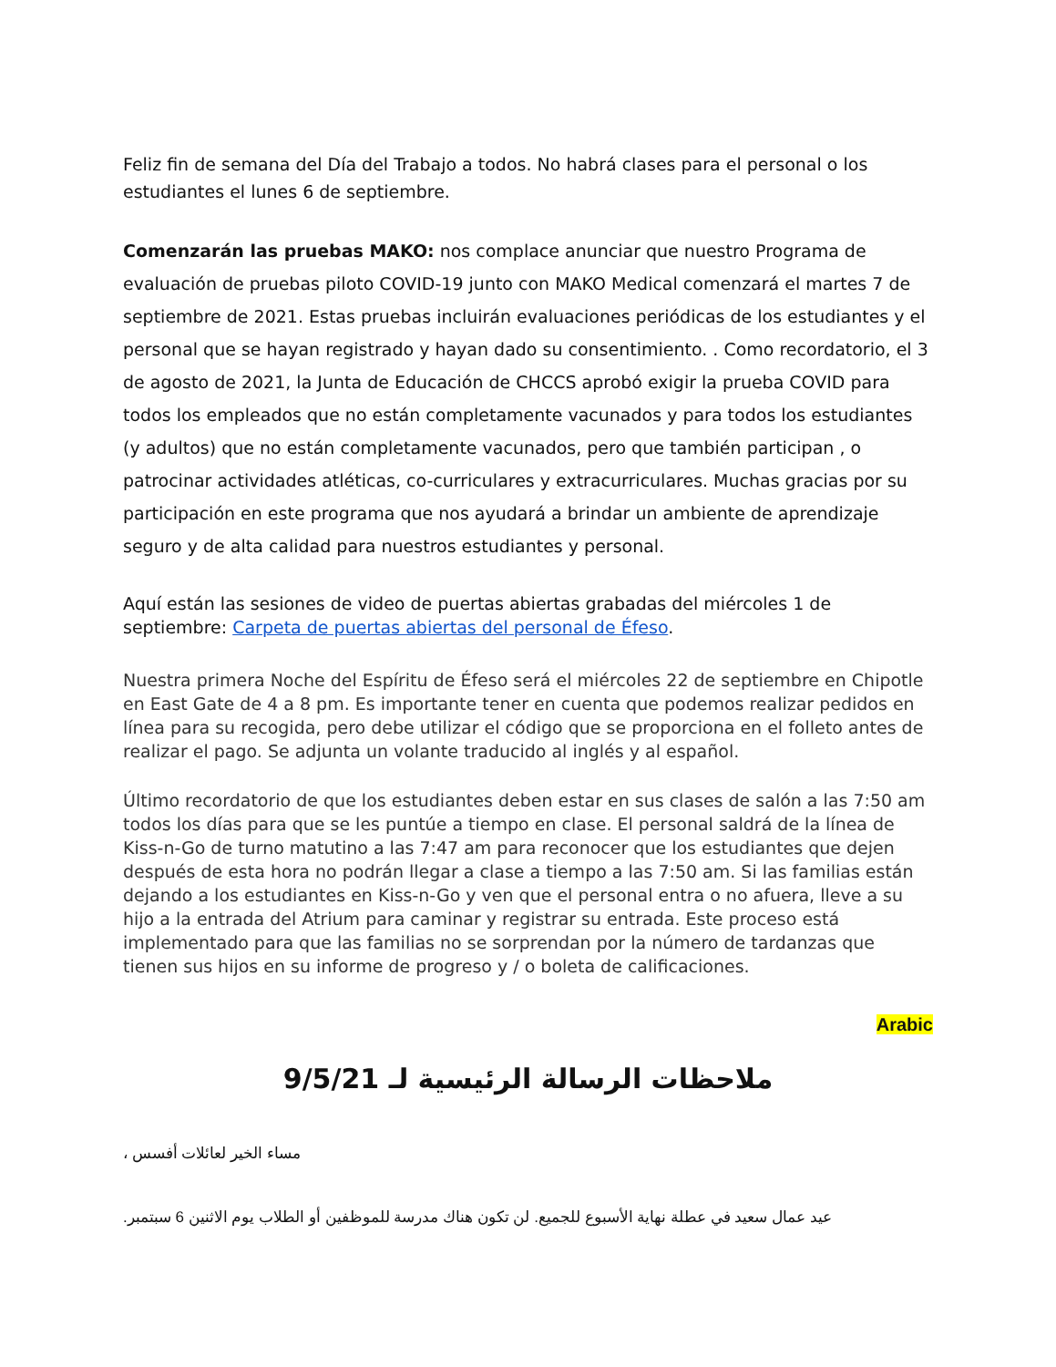Feliz fin de semana del Día del Trabajo a todos. No habrá clases para el personal o los estudiantes el lunes 6 de septiembre.
Comenzarán las pruebas MAKO: nos complace anunciar que nuestro Programa de evaluación de pruebas piloto COVID-19 junto con MAKO Medical comenzará el martes 7 de septiembre de 2021. Estas pruebas incluirán evaluaciones periódicas de los estudiantes y el personal que se hayan registrado y hayan dado su consentimiento. . Como recordatorio, el 3 de agosto de 2021, la Junta de Educación de CHCCS aprobó exigir la prueba COVID para todos los empleados que no están completamente vacunados y para todos los estudiantes (y adultos) que no están completamente vacunados, pero que también participan , o patrocinar actividades atléticas, co-curriculares y extracurriculares. Muchas gracias por su participación en este programa que nos ayudará a brindar un ambiente de aprendizaje seguro y de alta calidad para nuestros estudiantes y personal.
Aquí están las sesiones de video de puertas abiertas grabadas del miércoles 1 de septiembre: Carpeta de puertas abiertas del personal de Éfeso.
Nuestra primera Noche del Espíritu de Éfeso será el miércoles 22 de septiembre en Chipotle en East Gate de 4 a 8 pm. Es importante tener en cuenta que podemos realizar pedidos en línea para su recogida, pero debe utilizar el código que se proporciona en el folleto antes de realizar el pago. Se adjunta un volante traducido al inglés y al español.
Último recordatorio de que los estudiantes deben estar en sus clases de salón a las 7:50 am todos los días para que se les puntúe a tiempo en clase. El personal saldrá de la línea de Kiss-n-Go de turno matutino a las 7:47 am para reconocer que los estudiantes que dejen después de esta hora no podrán llegar a clase a tiempo a las 7:50 am. Si las familias están dejando a los estudiantes en Kiss-n-Go y ven que el personal entra o no afuera, lleve a su hijo a la entrada del Atrium para caminar y registrar su entrada. Este proceso está implementado para que las familias no se sorprendan por la número de tardanzas que tienen sus hijos en su informe de progreso y / o boleta de calificaciones.
Arabic
ملاحظات الرسالة الرئيسية لـ 9/5/21
مساء الخير لعائلات أفسس ،
عيد عمال سعيد في عطلة نهاية الأسبوع للجميع. لن تكون هناك مدرسة للموظفين أو الطلاب يوم الاثنين 6 سبتمبر.